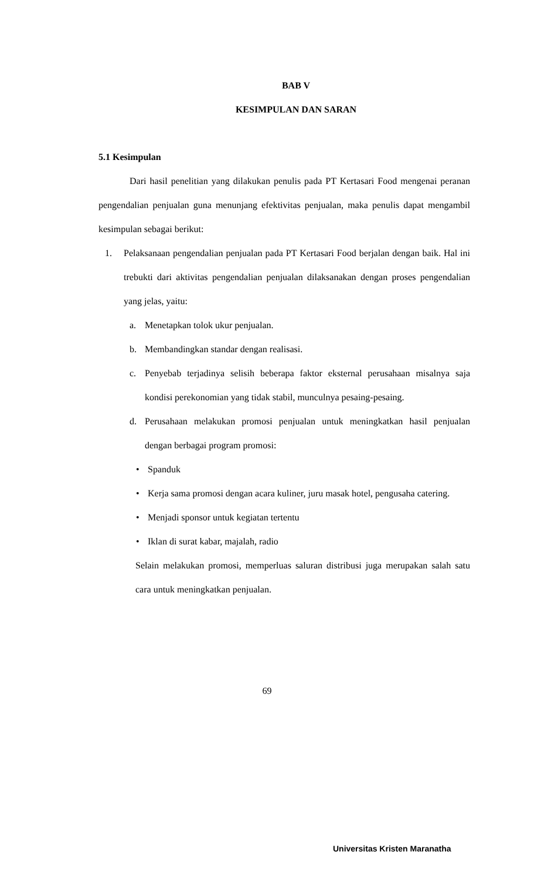BAB V
KESIMPULAN DAN SARAN
5.1 Kesimpulan
Dari hasil penelitian yang dilakukan penulis pada PT Kertasari Food mengenai peranan pengendalian penjualan guna menunjang efektivitas penjualan, maka penulis dapat mengambil kesimpulan sebagai berikut:
1. Pelaksanaan pengendalian penjualan pada PT Kertasari Food berjalan dengan baik. Hal ini trebukti dari aktivitas pengendalian penjualan dilaksanakan dengan proses pengendalian yang jelas, yaitu:
a. Menetapkan tolok ukur penjualan.
b. Membandingkan standar dengan realisasi.
c. Penyebab terjadinya selisih beberapa faktor eksternal perusahaan misalnya saja kondisi perekonomian yang tidak stabil, munculnya pesaing-pesaing.
d. Perusahaan melakukan promosi penjualan untuk meningkatkan hasil penjualan dengan berbagai program promosi:
• Spanduk
• Kerja sama promosi dengan acara kuliner, juru masak hotel, pengusaha catering.
• Menjadi sponsor untuk kegiatan tertentu
• Iklan di surat kabar, majalah, radio
Selain melakukan promosi, memperluas saluran distribusi juga merupakan salah satu cara untuk meningkatkan penjualan.
69
Universitas Kristen Maranatha